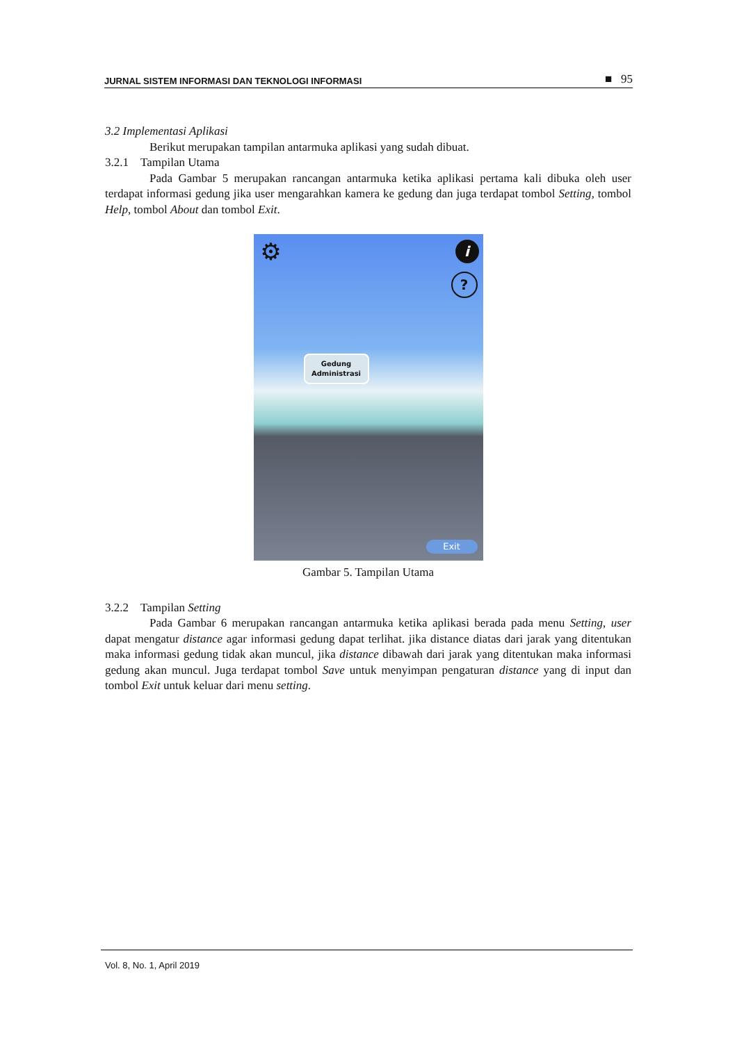JURNAL SISTEM INFORMASI DAN TEKNOLOGI INFORMASI ■ 95
3.2 Implementasi Aplikasi
Berikut merupakan tampilan antarmuka aplikasi yang sudah dibuat.
3.2.1 Tampilan Utama
Pada Gambar 5 merupakan rancangan antarmuka ketika aplikasi pertama kali dibuka oleh user terdapat informasi gedung jika user mengarahkan kamera ke gedung dan juga terdapat tombol Setting, tombol Help, tombol About dan tombol Exit.
⚙ i
?
Gedung
Administrasi
Exit
Gambar 5. Tampilan Utama
3.2.2 Tampilan Setting
Pada Gambar 6 merupakan rancangan antarmuka ketika aplikasi berada pada menu Setting, user dapat mengatur distance agar informasi gedung dapat terlihat. jika distance diatas dari jarak yang ditentukan maka informasi gedung tidak akan muncul, jika distance dibawah dari jarak yang ditentukan maka informasi gedung akan muncul. Juga terdapat tombol Save untuk menyimpan pengaturan distance yang di input dan tombol Exit untuk keluar dari menu setting.
Vol. 8, No. 1, April 2019